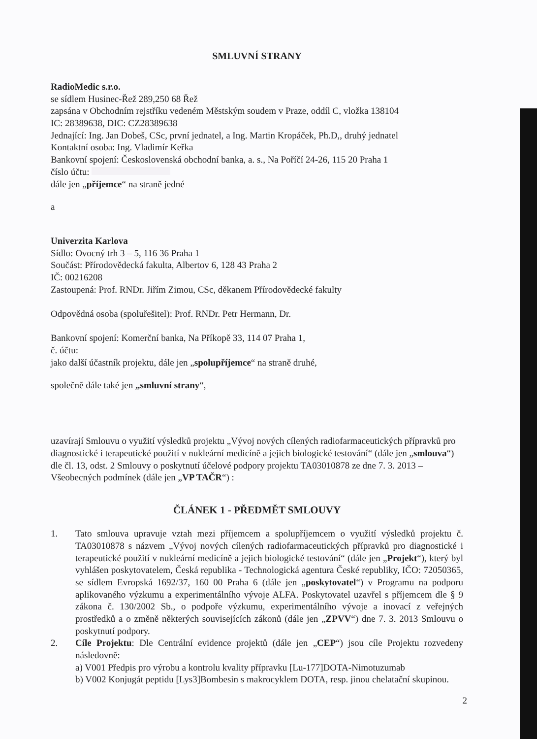SMLUVNÍ STRANY
RadioMedic s.r.o.
se sídlem Husinec-Řež 289,250 68 Řež
zapsána v Obchodním rejstříku vedeném Městským soudem v Praze, oddíl C, vložka 138104
IC: 28389638, DIC: CZ28389638
Jednající: Ing. Jan Dobeš, CSc, první jednatel, a Ing. Martin Kropáček, Ph.D,, druhý jednatel
Kontaktní osoba: Ing. Vladimír Keřka
Bankovní spojení: Československá obchodní banka, a. s., Na Poříčí 24-26, 115 20 Praha 1
číslo účtu:
dále jen „příjemce“ na straně jedné
a
Univerzita Karlova
Sídlo: Ovocný trh 3 – 5, 116 36 Praha 1
Součást: Přírodovědecká fakulta, Albertov 6, 128 43 Praha 2
IČ: 00216208
Zastoupená: Prof. RNDr. Jiřím Zimou, CSc, děkanem Přírodovědecké fakulty
Odpovědná osoba (spoluřešitel): Prof. RNDr. Petr Hermann, Dr.
Bankovní spojení: Komerční banka, Na Příkopě 33, 114 07 Praha 1,
č. účtu:
jako další účastník projektu, dále jen „spolupříjemce“ na straně druhé,
společně dále také jen „smluvní strany“,
uzavírají Smlouvu o využití výsledků projektu „Vývoj nových cílených radiofarmaceutických přípravků pro diagnostické i terapeutické použití v nukleární medicíně a jejich biologické testování“ (dále jen „smlouva“) dle čl. 13, odst. 2 Smlouvy o poskytnutí účelové podpory projektu TA03010878 ze dne 7. 3. 2013 – Všeobecných podmínek (dále jen „VP TAČR“) :
ČLÁNEK 1 - PŘEDMĚT SMLOUVY
1. Tato smlouva upravuje vztah mezi příjemcem a spolupříjemcem o využití výsledků projektu č. TA03010878 s názvem „Vývoj nových cílených radiofarmaceutických přípravků pro diagnostické i terapeutické použití v nukleární medicíně a jejich biologické testování“ (dále jen „Projekt“), který byl vyhlášen poskytovatelem, Česká republika - Technologická agentura České republiky, IČO: 72050365, se sídlem Evropská 1692/37, 160 00 Praha 6 (dále jen „poskytovatel“) v Programu na podporu aplikovaného výzkumu a experimentálního vývoje ALFA. Poskytovatel uzavřel s příjemcem dle § 9 zákona č. 130/2002 Sb., o podpoře výzkumu, experimentálního vývoje a inovací z veřejných prostředků a o změně některých souvisejících zákonů (dále jen „ZPVV“) dne 7. 3. 2013 Smlouvu o poskytnutí podpory.
2. Cíle Projektu: Dle Centrální evidence projektů (dále jen „CEP“) jsou cíle Projektu rozvedeny následovně:
a) V001 Předpis pro výrobu a kontrolu kvality přípravku [Lu-177]DOTA-Nimotuzumab
b) V002 Konjugát peptidu [Lys3]Bombesin s makrocyklem DOTA, resp. jinou chelatační skupinou.
2